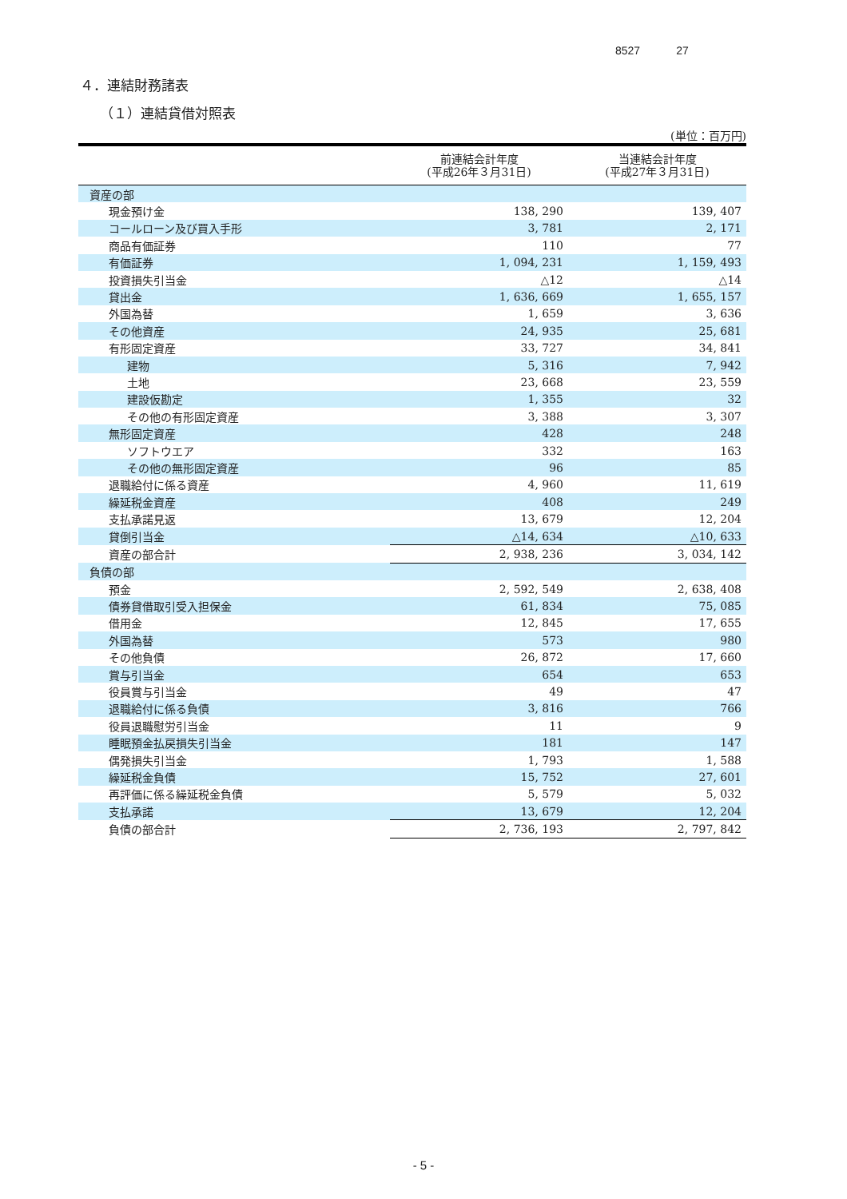8527 27
４．連結財務諸表
（１）連結貸借対照表
(単位：百万円)
| | 前連結会計年度 (平成26年３月31日) | 当連結会計年度 (平成27年３月31日) |
| --- | --- | --- |
| 資産の部 | | |
| 現金預け金 | 138, 290 | 139, 407 |
| コールローン及び買入手形 | 3, 781 | 2, 171 |
| 商品有価証券 | 110 | 77 |
| 有価証券 | 1, 094, 231 | 1, 159, 493 |
| 投資損失引当金 | △12 | △14 |
| 貸出金 | 1, 636, 669 | 1, 655, 157 |
| 外国為替 | 1, 659 | 3, 636 |
| その他資産 | 24, 935 | 25, 681 |
| 有形固定資産 | 33, 727 | 34, 841 |
| 建物 | 5, 316 | 7, 942 |
| 土地 | 23, 668 | 23, 559 |
| 建設仮勘定 | 1, 355 | 32 |
| その他の有形固定資産 | 3, 388 | 3, 307 |
| 無形固定資産 | 428 | 248 |
| ソフトウエア | 332 | 163 |
| その他の無形固定資産 | 96 | 85 |
| 退職給付に係る資産 | 4, 960 | 11, 619 |
| 繰延税金資産 | 408 | 249 |
| 支払承諾見返 | 13, 679 | 12, 204 |
| 貸倒引当金 | △14, 634 | △10, 633 |
| 資産の部合計 | 2, 938, 236 | 3, 034, 142 |
| 負債の部 | | |
| 預金 | 2, 592, 549 | 2, 638, 408 |
| 債券貸借取引受入担保金 | 61, 834 | 75, 085 |
| 借用金 | 12, 845 | 17, 655 |
| 外国為替 | 573 | 980 |
| その他負債 | 26, 872 | 17, 660 |
| 賞与引当金 | 654 | 653 |
| 役員賞与引当金 | 49 | 47 |
| 退職給付に係る負債 | 3, 816 | 766 |
| 役員退職慰労引当金 | 11 | 9 |
| 睡眠預金払戻損失引当金 | 181 | 147 |
| 偶発損失引当金 | 1, 793 | 1, 588 |
| 繰延税金負債 | 15, 752 | 27, 601 |
| 再評価に係る繰延税金負債 | 5, 579 | 5, 032 |
| 支払承諾 | 13, 679 | 12, 204 |
| 負債の部合計 | 2, 736, 193 | 2, 797, 842 |
- 5 -